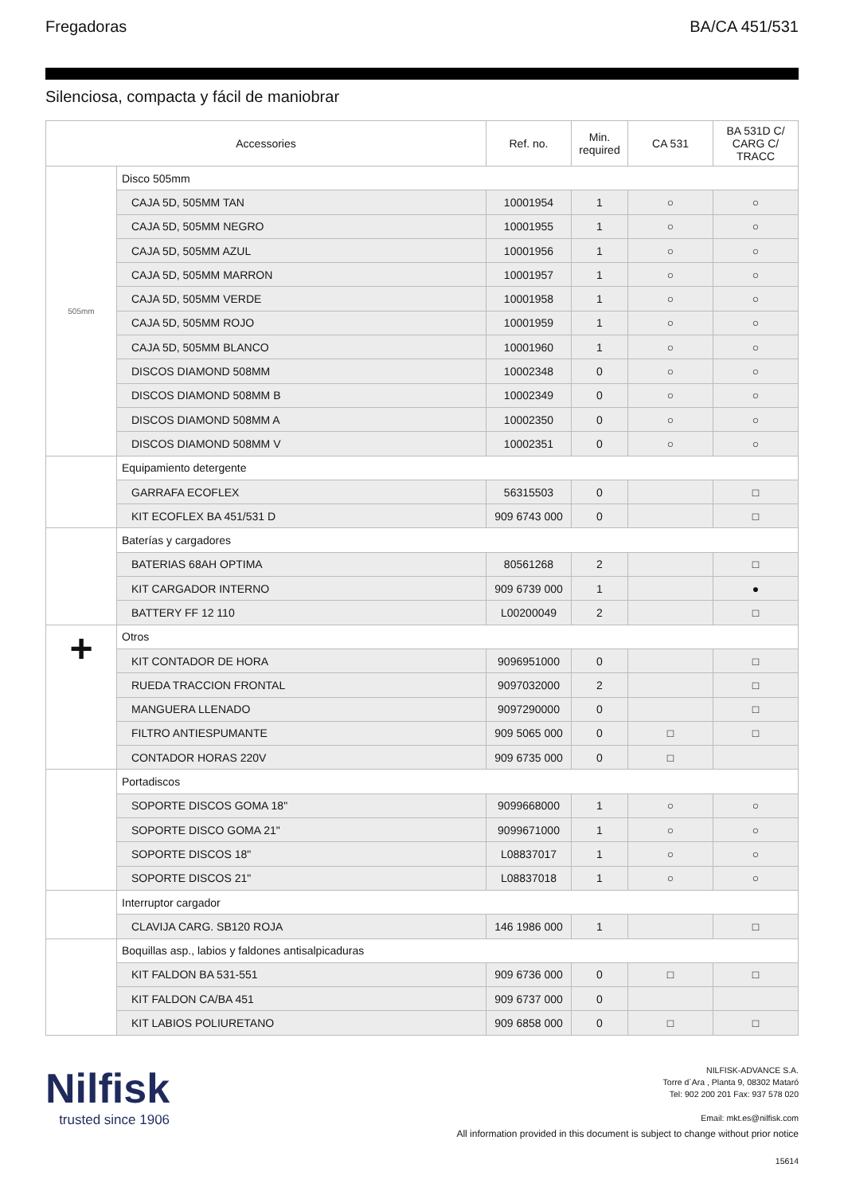Fregadoras BA/CA 451/531
Silenciosa, compacta y fácil de maniobrar
| Accessories | | Ref. no. | Min. required | CA 531 | BA 531D C/ CARG C/ TRACC |
| --- | --- | --- | --- | --- | --- |
| 505mm | Disco 505mm | | | | |
| | CAJA 5D, 505MM TAN | 10001954 | 1 | ○ | ○ |
| | CAJA 5D, 505MM NEGRO | 10001955 | 1 | ○ | ○ |
| | CAJA 5D, 505MM AZUL | 10001956 | 1 | ○ | ○ |
| | CAJA 5D, 505MM MARRON | 10001957 | 1 | ○ | ○ |
| | CAJA 5D, 505MM VERDE | 10001958 | 1 | ○ | ○ |
| | CAJA 5D, 505MM ROJO | 10001959 | 1 | ○ | ○ |
| | CAJA 5D, 505MM BLANCO | 10001960 | 1 | ○ | ○ |
| | DISCOS DIAMOND 508MM | 10002348 | 0 | ○ | ○ |
| | DISCOS DIAMOND 508MM B | 10002349 | 0 | ○ | ○ |
| | DISCOS DIAMOND 508MM A | 10002350 | 0 | ○ | ○ |
| | DISCOS DIAMOND 508MM V | 10002351 | 0 | ○ | ○ |
| | Equipamiento detergente | | | | |
| | GARRAFA ECOFLEX | 56315503 | 0 | | □ |
| | KIT ECOFLEX BA 451/531 D | 909 6743 000 | 0 | | □ |
| | Baterías y cargadores | | | | |
| | BATERIAS 68AH OPTIMA | 80561268 | 2 | | □ |
| | KIT CARGADOR INTERNO | 909 6739 000 | 1 | | ● |
| | BATTERY FF 12 110 | L00200049 | 2 | | □ |
| + | Otros | | | | |
| | KIT CONTADOR DE HORA | 9096951000 | 0 | | □ |
| | RUEDA TRACCION FRONTAL | 9097032000 | 2 | | □ |
| | MANGUERA LLENADO | 9097290000 | 0 | | □ |
| | FILTRO ANTIESPUMANTE | 909 5065 000 | 0 | □ | □ |
| | CONTADOR HORAS 220V | 909 6735 000 | 0 | □ | |
| | Portadiscos | | | | |
| | SOPORTE DISCOS GOMA 18" | 9099668000 | 1 | ○ | ○ |
| | SOPORTE DISCO GOMA 21" | 9099671000 | 1 | ○ | ○ |
| | SOPORTE DISCOS 18" | L08837017 | 1 | ○ | ○ |
| | SOPORTE DISCOS 21" | L08837018 | 1 | ○ | ○ |
| | Interruptor cargador | | | | |
| | CLAVIJA CARG. SB120 ROJA | 146 1986 000 | 1 | | □ |
| | Boquillas asp., labios y faldones antisalpicaduras | | | | |
| | KIT FALDON BA 531-551 | 909 6736 000 | 0 | □ | □ |
| | KIT FALDON CA/BA 451 | 909 6737 000 | 0 | | |
| | KIT LABIOS POLIURETANO | 909 6858 000 | 0 | □ | □ |
Nilfisk
trusted since 1906
NILFISK-ADVANCE S.A.
Torre d´Ara , Planta 9, 08302 Mataró
Tel: 902 200 201 Fax: 937 578 020
Email: mkt.es@nilfisk.com
All information provided in this document is subject to change without prior notice
15614